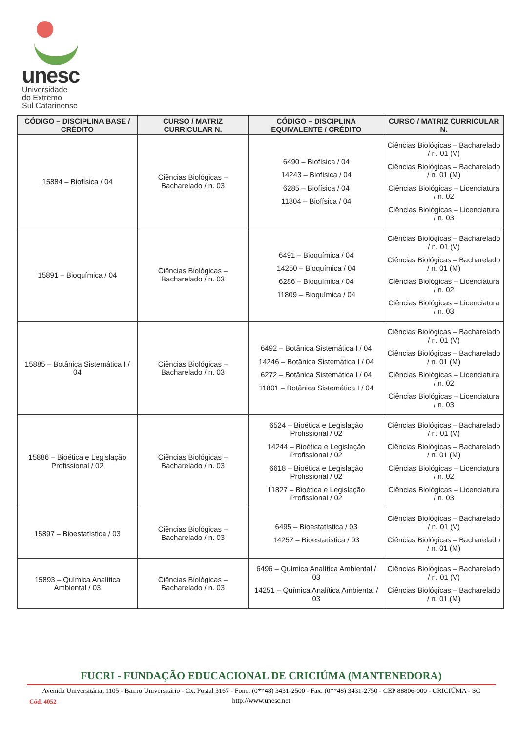unesc
Universidade
do Extremo
Sul Catarinense
| CÓDIGO – DISCIPLINA BASE / CRÉDITO | CURSO / MATRIZ CURRICULAR N. | CÓDIGO – DISCIPLINA EQUIVALENTE / CRÉDITO | CURSO / MATRIZ CURRICULAR N. |
| --- | --- | --- | --- |
| 15884 – Biofísica / 04 | Ciências Biológicas – Bacharelado / n. 03 | 6490 – Biofísica / 04 14243 – Biofísica / 04 6285 – Biofísica / 04 11804 – Biofísica / 04 | Ciências Biológicas – Bacharelado / n. 01 (V) Ciências Biológicas – Bacharelado / n. 01 (M) Ciências Biológicas – Licenciatura / n. 02 Ciências Biológicas – Licenciatura / n. 03 |
| 15891 – Bioquímica / 04 | Ciências Biológicas – Bacharelado / n. 03 | 6491 – Bioquímica / 04 14250 – Bioquímica / 04 6286 – Bioquímica / 04 11809 – Bioquímica / 04 | Ciências Biológicas – Bacharelado / n. 01 (V) Ciências Biológicas – Bacharelado / n. 01 (M) Ciências Biológicas – Licenciatura / n. 02 Ciências Biológicas – Licenciatura / n. 03 |
| 15885 – Botânica Sistemática I / 04 | Ciências Biológicas – Bacharelado / n. 03 | 6492 – Botânica Sistemática I / 04 14246 – Botânica Sistemática I / 04 6272 – Botânica Sistemática I / 04 11801 – Botânica Sistemática I / 04 | Ciências Biológicas – Bacharelado / n. 01 (V) Ciências Biológicas – Bacharelado / n. 01 (M) Ciências Biológicas – Licenciatura / n. 02 Ciências Biológicas – Licenciatura / n. 03 |
| 15886 – Bioética e Legislação Profissional / 02 | Ciências Biológicas – Bacharelado / n. 03 | 6524 – Bioética e Legislação Profissional / 02 14244 – Bioética e Legislação Profissional / 02 6618 – Bioética e Legislação Profissional / 02 11827 – Bioética e Legislação Profissional / 02 | Ciências Biológicas – Bacharelado / n. 01 (V) Ciências Biológicas – Bacharelado / n. 01 (M) Ciências Biológicas – Licenciatura / n. 02 Ciências Biológicas – Licenciatura / n. 03 |
| 15897 – Bioestatística / 03 | Ciências Biológicas – Bacharelado / n. 03 | 6495 – Bioestatística / 03 14257 – Bioestatística / 03 | Ciências Biológicas – Bacharelado / n. 01 (V) Ciências Biológicas – Bacharelado / n. 01 (M) |
| 15893 – Química Analítica Ambiental / 03 | Ciências Biológicas – Bacharelado / n. 03 | 6496 – Química Analítica Ambiental / 03 14251 – Química Analítica Ambiental / 03 | Ciências Biológicas – Bacharelado / n. 01 (V) Ciências Biológicas – Bacharelado / n. 01 (M) |
FUCRI - FUNDAÇÃO EDUCACIONAL DE CRICIÚMA (MANTENEDORA)
Avenida Universitária, 1105 - Bairro Universitário - Cx. Postal 3167 - Fone: (0**48) 3431-2500 - Fax: (0**48) 3431-2750 - CEP 88806-000 - CRICIÚMA - SC
http://www.unesc.net
Cód. 4052